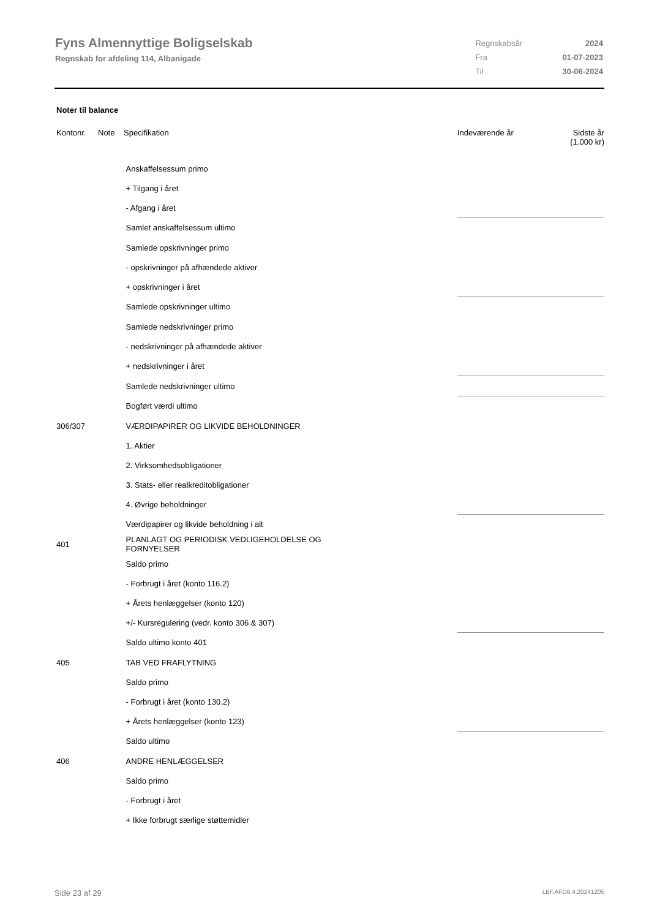Fyns Almennyttige Boligselskab
Regnskab for afdeling 114, Albanigade
| Regnskabsår | 2024 |
| Fra | 01-07-2023 |
| Til | 30-06-2024 |
Noter til balance
| Kontonr. | Note | Specifikation | Indeværende år | Sidste år (1.000 kr) |
| --- | --- | --- | --- | --- |
| | | Anskaffelsessum primo | | |
| | | + Tilgang i året | | |
| | | - Afgang i året | | |
| | | Samlet anskaffelsessum ultimo | | |
| | | Samlede opskrivninger primo | | |
| | | - opskrivninger på afhændede aktiver | | |
| | | + opskrivninger i året | | |
| | | Samlede opskrivninger ultimo | | |
| | | Samlede nedskrivninger primo | | |
| | | - nedskrivninger på afhændede aktiver | | |
| | | + nedskrivninger i året | | |
| | | Samlede nedskrivninger ultimo | | |
| | | Bogført værdi ultimo | | |
| 306/307 | | VÆRDIPAPIRER OG LIKVIDE BEHOLDNINGER | | |
| | | 1. Aktier | | |
| | | 2. Virksomhedsobligationer | | |
| | | 3. Stats- eller realkreditobligationer | | |
| | | 4. Øvrige beholdninger | | |
| | | Værdipapirer og likvide beholdning i alt | | |
| 401 | | PLANLAGT OG PERIODISK VEDLIGEHOLDELSE OG FORNYELSER | | |
| | | Saldo primo | | |
| | | - Forbrugt i året (konto 116.2) | | |
| | | + Årets henlæggelser (konto 120) | | |
| | | +/- Kursregulering (vedr. konto 306 & 307) | | |
| | | Saldo ultimo konto 401 | | |
| 405 | | TAB VED FRAFLYTNING | | |
| | | Saldo primo | | |
| | | - Forbrugt i året (konto 130.2) | | |
| | | + Årets henlæggelser (konto 123) | | |
| | | Saldo ultimo | | |
| 406 | | ANDRE HENLÆGGELSER | | |
| | | Saldo primo | | |
| | | - Forbrugt i året | | |
| | | + Ikke forbrugt særlige støttemidler | | |
Side 23 af 29 LBF.AFD8.4.20241205